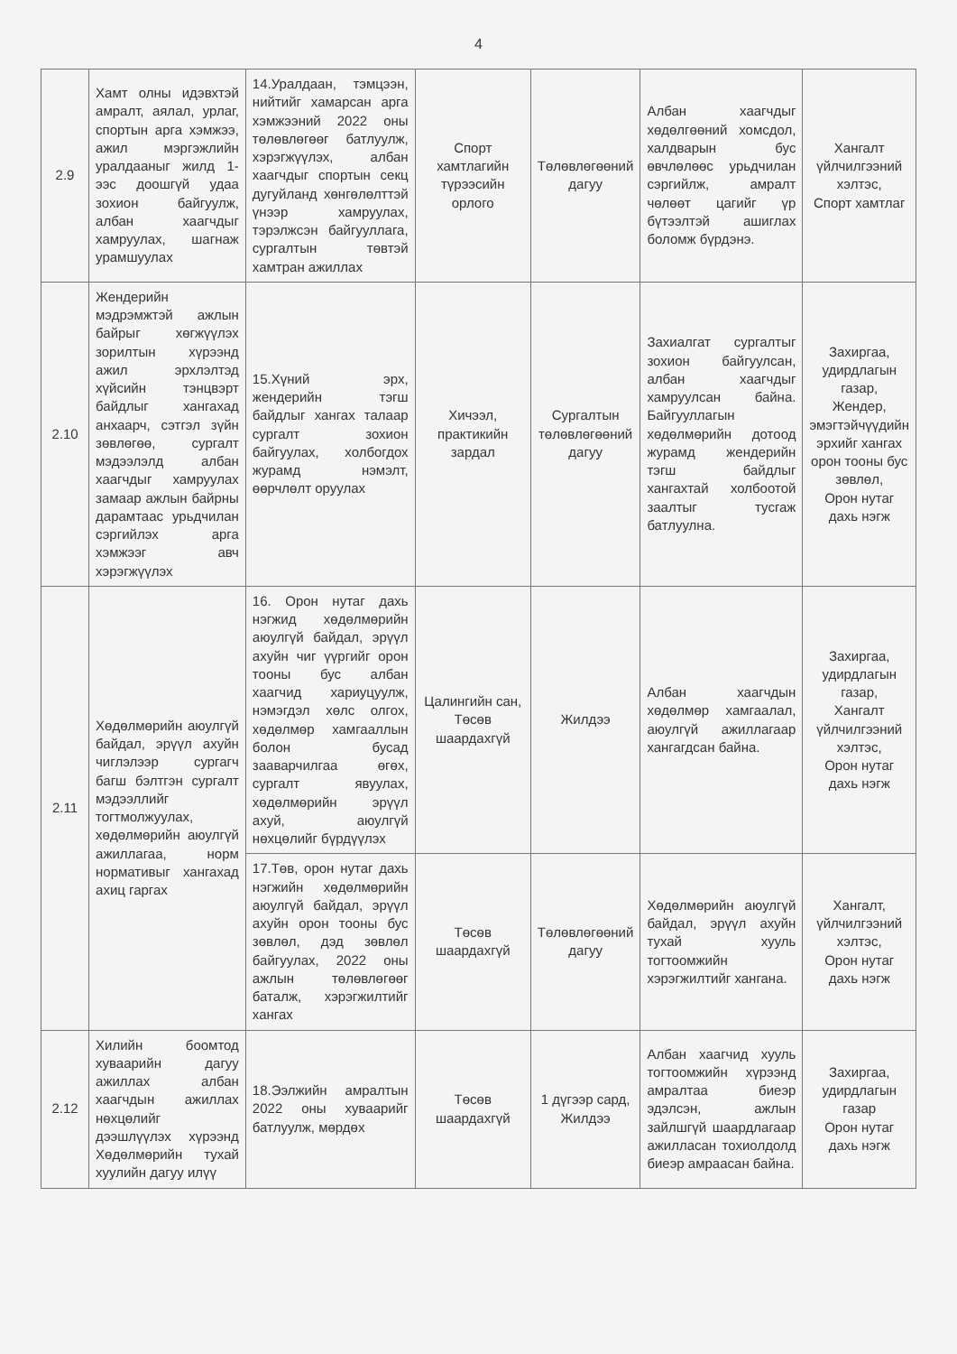4
| 2.9 | Хамт олны идэвхтэй амралт, аялал, урлаг, спортын арга хэмжээ, ажил мэргэжлийн уралдааныг жилд 1-ээс доошгүй удаа зохион байгуулж, албан хаагчдыг хамруулах, шагнаж урамшуулах | 14.Уралдаан, тэмцээн, нийтийг хамарсан арга хэмжээний 2022 оны төлөвлөгөөг батлуулж, хэрэгжүүлэх, албан хаагчдыг спортын секц дугуйланд хөнгөлөлттэй үнээр хамруулах, тэрэлжсэн байгууллага, сургалтын төвтэй хамтран ажиллах | Спорт хамтлагийн түрээсийн орлого | Төлөвлөгөөний дагуу | Албан хаагчдыг хөдөлгөөний хомсдол, халдварын бус өвчлөлөөс урьдчилан сэргийлж, амралт чөлөөт цагийг үр бүтээлтэй ашиглах боломж бүрдэнэ. | Хангалт үйлчилгээний хэлтэс, Спорт хамтлаг |
| 2.10 | Жендерийн мэдрэмжтэй ажлын байрыг хөгжүүлэх зорилтын хүрээнд ажил эрхлэлтэд хүйсийн тэнцвэрт байдлыг хангахад анхаарч, сэтгэл зүйн зөвлөгөө, сургалт мэдээлэлд албан хаагчдыг хамруулах замаар ажлын байрны дарамтаас урьдчилан сэргийлэх арга хэмжээг авч хэрэгжүүлэх | 15.Хүний эрх, жендерийн тэгш байдлыг хангах талаар сургалт зохион байгуулах, холбогдох журамд нэмэлт, өөрчлөлт оруулах | Хичээл, практикийн зардал | Сургалтын төлөвлөгөөний дагуу | Захиалгат сургалтыг зохион байгуулсан, албан хаагчдыг хамруулсан байна. Байгууллагын хөдөлмөрийн дотоод журамд жендерийн тэгш байдлыг хангахтай холбоотой заалтыг тусгаж батлуулна. | Захиргаа, удирдлагын газар, Жендер, эмэгтэйчүүдийн эрхийг хангах орон тооны бус зөвлөл, Орон нутаг дахь нэгж |
| 2.11 | Хөдөлмөрийн аюулгүй байдал, эрүүл ахуйн чиглэлээр сургагч багш бэлтгэн сургалт мэдээллийг тогтмолжуулах, хөдөлмөрийн аюулгүй ажиллагаа, норм нормативыг хангахад ахиц гаргах | 16. Орон нутаг дахь нэгжид хөдөлмөрийн аюулгүй байдал, эрүүл ахуйн чиг үүргийг орон тооны бус албан хаагчид хариуцуулж, нэмэгдэл хөлс олгох, хөдөлмөр хамгааллын болон бусад зааварчилгаа өгөх, сургалт явуулах, хөдөлмөрийн эрүүл ахуй, аюулгүй нөхцөлийг бүрдүүлэх | Цалингийн сан, Төсөв шаардахгүй | Жилдээ | Албан хаагчдын хөдөлмөр хамгаалал, аюулгүй ажиллагаар хангагдсан байна. | Захиргаа, удирдлагын газар, Хангалт үйлчилгээний хэлтэс, Орон нутаг дахь нэгж |
| | | 17.Төв, орон нутаг дахь нэгжийн хөдөлмөрийн аюулгүй байдал, эрүүл ахуйн орон тооны бус зөвлөл, дэд зөвлөл байгуулах, 2022 оны ажлын төлөвлөгөөг баталж, хэрэгжилтийг хангах | Төсөв шаардахгүй | Төлөвлөгөөний дагуу | Хөдөлмөрийн аюулгүй байдал, эрүүл ахуйн тухай хууль тогтоомжийн хэрэгжилтийг хангана. | Хангалт, үйлчилгээний хэлтэс, Орон нутаг дахь нэгж |
| 2.12 | Хилийн боомтод хуваарийн дагуу ажиллах албан хаагчдын ажиллах нөхцөлийг дээшлүүлэх хүрээнд Хөдөлмөрийн тухай хуулийн дагуу илүү | 18.Ээлжийн амралтын 2022 оны хуваарийг батлуулж, мөрдөх | Төсөв шаардахгүй | 1 дүгээр сард, Жилдээ | Албан хаагчид хууль тогтоомжийн хүрээнд амралтаа биеэр эдэлсэн, ажлын зайлшгүй шаардлагаар ажилласан тохиолдолд биеэр амраасан байна. | Захиргаа, удирдлагын газар Орон нутаг дахь нэгж |